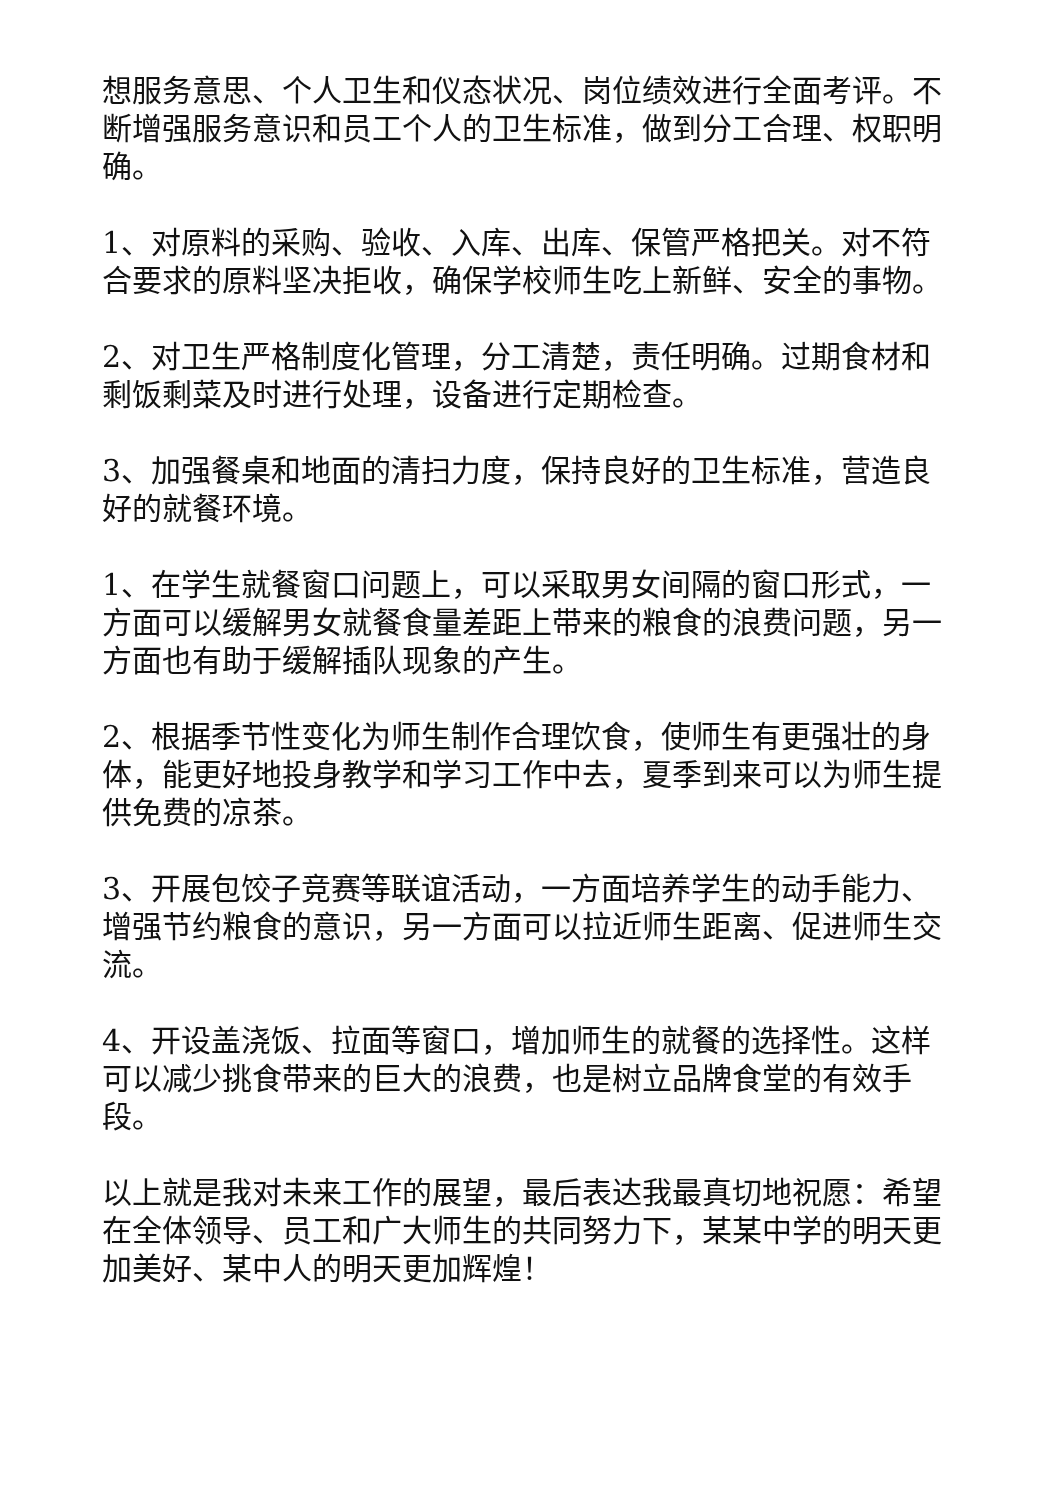想服务意思、个人卫生和仪态状况、岗位绩效进行全面考评。不断增强服务意识和员工个人的卫生标准，做到分工合理、权职明确。
1、对原料的采购、验收、入库、出库、保管严格把关。对不符合要求的原料坚决拒收，确保学校师生吃上新鲜、安全的事物。
2、对卫生严格制度化管理，分工清楚，责任明确。过期食材和剩饭剩菜及时进行处理，设备进行定期检查。
3、加强餐桌和地面的清扫力度，保持良好的卫生标准，营造良好的就餐环境。
1、在学生就餐窗口问题上，可以采取男女间隔的窗口形式，一方面可以缓解男女就餐食量差距上带来的粮食的浪费问题，另一方面也有助于缓解插队现象的产生。
2、根据季节性变化为师生制作合理饮食，使师生有更强壮的身体，能更好地投身教学和学习工作中去，夏季到来可以为师生提供免费的凉茶。
3、开展包饺子竞赛等联谊活动，一方面培养学生的动手能力、增强节约粮食的意识，另一方面可以拉近师生距离、促进师生交流。
4、开设盖浇饭、拉面等窗口，增加师生的就餐的选择性。这样可以减少挑食带来的巨大的浪费，也是树立品牌食堂的有效手段。
以上就是我对未来工作的展望，最后表达我最真切地祝愿：希望在全体领导、员工和广大师生的共同努力下，某某中学的明天更加美好、某中人的明天更加辉煌！